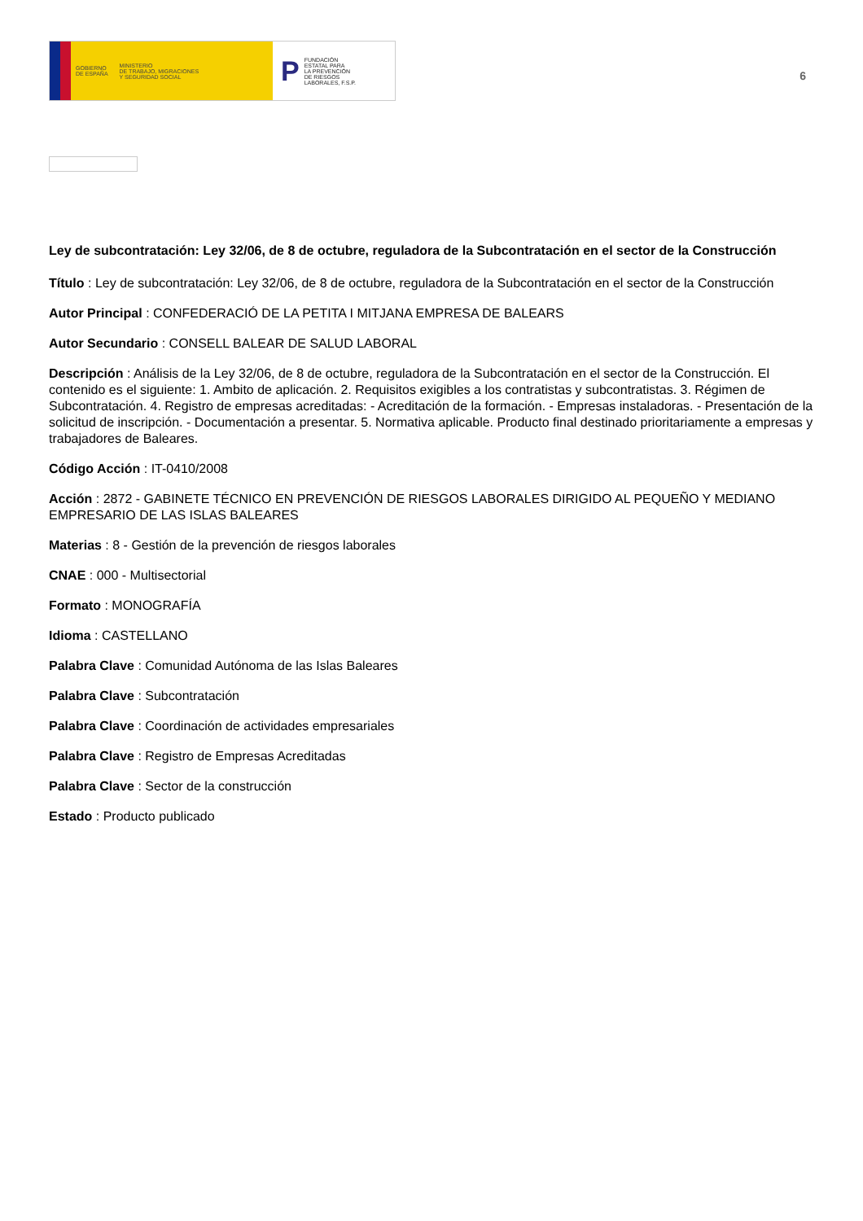GOBIERNO
DE ESPAÑA MINISTERIO
DE TRABAJO, MIGRACIONES
Y SEGURIDAD SOCIAL
P FUNDACIÓN
ESTATAL PARA
LA PREVENCIÓN
DE RIESGOS
LABORALES, F.S.P.
6
Ley de subcontratación: Ley 32/06, de 8 de octubre, reguladora de la Subcontratación en el sector de la Construcción
Título : Ley de subcontratación: Ley 32/06, de 8 de octubre, reguladora de la Subcontratación en el sector de la Construcción
Autor Principal : CONFEDERACIÓ DE LA PETITA I MITJANA EMPRESA DE BALEARS
Autor Secundario : CONSELL BALEAR DE SALUD LABORAL
Descripción : Análisis de la Ley 32/06, de 8 de octubre, reguladora de la Subcontratación en el sector de la Construcción. El contenido es el siguiente: 1. Ambito de aplicación. 2. Requisitos exigibles a los contratistas y subcontratistas. 3. Régimen de Subcontratación. 4. Registro de empresas acreditadas: - Acreditación de la formación. - Empresas instaladoras. - Presentación de la solicitud de inscripción. - Documentación a presentar. 5. Normativa aplicable. Producto final destinado prioritariamente a empresas y trabajadores de Baleares.
Código Acción : IT-0410/2008
Acción : 2872 - GABINETE TÉCNICO EN PREVENCIÓN DE RIESGOS LABORALES DIRIGIDO AL PEQUEÑO Y MEDIANO EMPRESARIO DE LAS ISLAS BALEARES
Materias : 8 - Gestión de la prevención de riesgos laborales
CNAE : 000 - Multisectorial
Formato : MONOGRAFÍA
Idioma : CASTELLANO
Palabra Clave : Comunidad Autónoma de las Islas Baleares
Palabra Clave : Subcontratación
Palabra Clave : Coordinación de actividades empresariales
Palabra Clave : Registro de Empresas Acreditadas
Palabra Clave : Sector de la construcción
Estado : Producto publicado